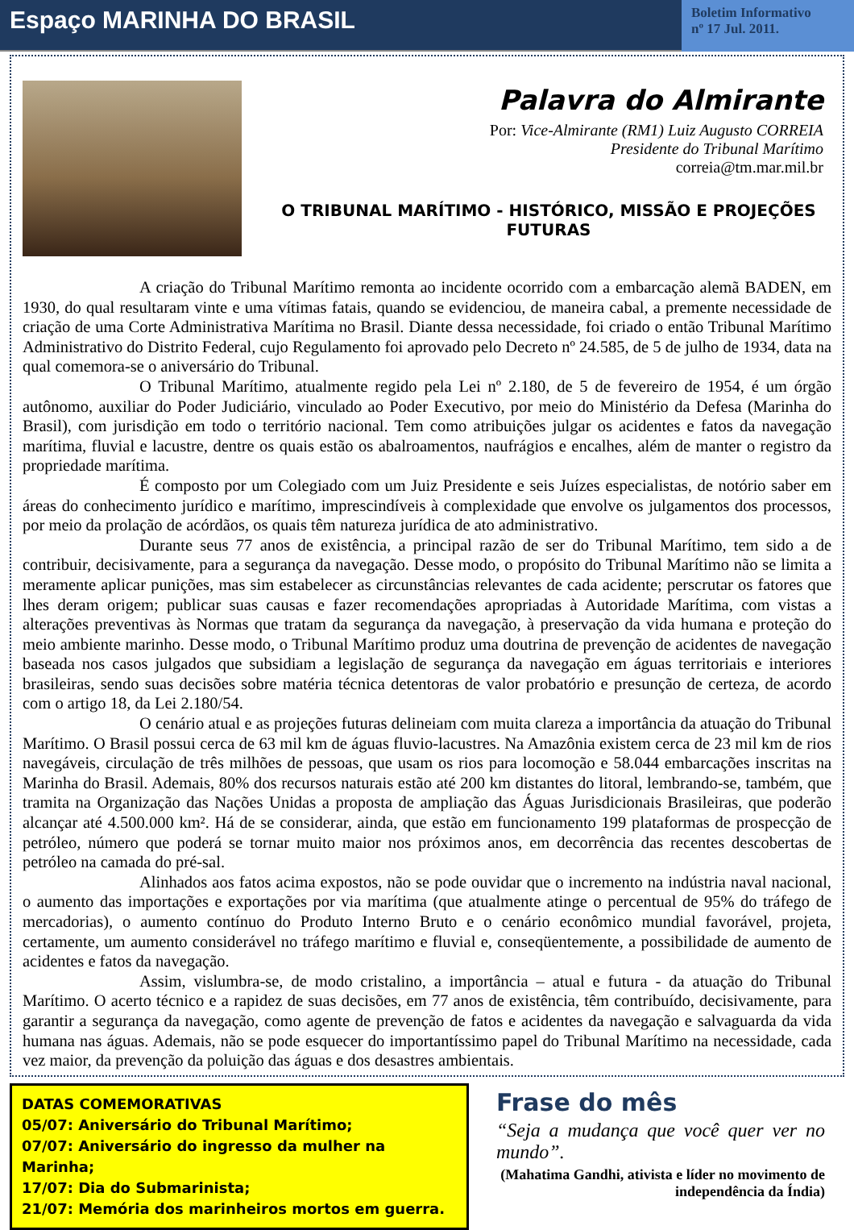Espaço MARINHA DO BRASIL
Boletim Informativo
nº 17 Jul. 2011.
Palavra do Almirante
Por: Vice-Almirante (RM1) Luiz Augusto CORREIA
Presidente do Tribunal Marítimo
correia@tm.mar.mil.br
O TRIBUNAL MARÍTIMO - HISTÓRICO, MISSÃO E PROJEÇÕES FUTURAS
A criação do Tribunal Marítimo remonta ao incidente ocorrido com a embarcação alemã BADEN, em 1930, do qual resultaram vinte e uma vítimas fatais, quando se evidenciou, de maneira cabal, a premente necessidade de criação de uma Corte Administrativa Marítima no Brasil. Diante dessa necessidade, foi criado o então Tribunal Marítimo Administrativo do Distrito Federal, cujo Regulamento foi aprovado pelo Decreto nº 24.585, de 5 de julho de 1934, data na qual comemora-se o aniversário do Tribunal.
O Tribunal Marítimo, atualmente regido pela Lei nº 2.180, de 5 de fevereiro de 1954, é um órgão autônomo, auxiliar do Poder Judiciário, vinculado ao Poder Executivo, por meio do Ministério da Defesa (Marinha do Brasil), com jurisdição em todo o território nacional. Tem como atribuições julgar os acidentes e fatos da navegação marítima, fluvial e lacustre, dentre os quais estão os abalroamentos, naufrágios e encalhes, além de manter o registro da propriedade marítima.
É composto por um Colegiado com um Juiz Presidente e seis Juízes especialistas, de notório saber em áreas do conhecimento jurídico e marítimo, imprescindíveis à complexidade que envolve os julgamentos dos processos, por meio da prolação de acórdãos, os quais têm natureza jurídica de ato administrativo.
Durante seus 77 anos de existência, a principal razão de ser do Tribunal Marítimo, tem sido a de contribuir, decisivamente, para a segurança da navegação. Desse modo, o propósito do Tribunal Marítimo não se limita a meramente aplicar punições, mas sim estabelecer as circunstâncias relevantes de cada acidente; perscrutar os fatores que lhes deram origem; publicar suas causas e fazer recomendações apropriadas à Autoridade Marítima, com vistas a alterações preventivas às Normas que tratam da segurança da navegação, à preservação da vida humana e proteção do meio ambiente marinho. Desse modo, o Tribunal Marítimo produz uma doutrina de prevenção de acidentes de navegação baseada nos casos julgados que subsidiam a legislação de segurança da navegação em águas territoriais e interiores brasileiras, sendo suas decisões sobre matéria técnica detentoras de valor probatório e presunção de certeza, de acordo com o artigo 18, da Lei 2.180/54.
O cenário atual e as projeções futuras delineiam com muita clareza a importância da atuação do Tribunal Marítimo. O Brasil possui cerca de 63 mil km de águas fluvio-lacustres. Na Amazônia existem cerca de 23 mil km de rios navegáveis, circulação de três milhões de pessoas, que usam os rios para locomoção e 58.044 embarcações inscritas na Marinha do Brasil. Ademais, 80% dos recursos naturais estão até 200 km distantes do litoral, lembrando-se, também, que tramita na Organização das Nações Unidas a proposta de ampliação das Águas Jurisdicionais Brasileiras, que poderão alcançar até 4.500.000 km². Há de se considerar, ainda, que estão em funcionamento 199 plataformas de prospecção de petróleo, número que poderá se tornar muito maior nos próximos anos, em decorrência das recentes descobertas de petróleo na camada do pré-sal.
Alinhados aos fatos acima expostos, não se pode ouvidar que o incremento na indústria naval nacional, o aumento das importações e exportações por via marítima (que atualmente atinge o percentual de 95% do tráfego de mercadorias), o aumento contínuo do Produto Interno Bruto e o cenário econômico mundial favorável, projeta, certamente, um aumento considerável no tráfego marítimo e fluvial e, conseqüentemente, a possibilidade de aumento de acidentes e fatos da navegação.
Assim, vislumbra-se, de modo cristalino, a importância – atual e futura - da atuação do Tribunal Marítimo. O acerto técnico e a rapidez de suas decisões, em 77 anos de existência, têm contribuído, decisivamente, para garantir a segurança da navegação, como agente de prevenção de fatos e acidentes da navegação e salvaguarda da vida humana nas águas. Ademais, não se pode esquecer do importantíssimo papel do Tribunal Marítimo na necessidade, cada vez maior, da prevenção da poluição das águas e dos desastres ambientais.
DATAS COMEMORATIVAS
05/07: Aniversário do Tribunal Marítimo;
07/07: Aniversário do ingresso da mulher na Marinha;
17/07: Dia do Submarinista;
21/07: Memória dos marinheiros mortos em guerra.
Frase do mês
“Seja a mudança que você quer ver no mundo”.
(Mahatima Gandhi, ativista e líder no movimento de independência da Índia)